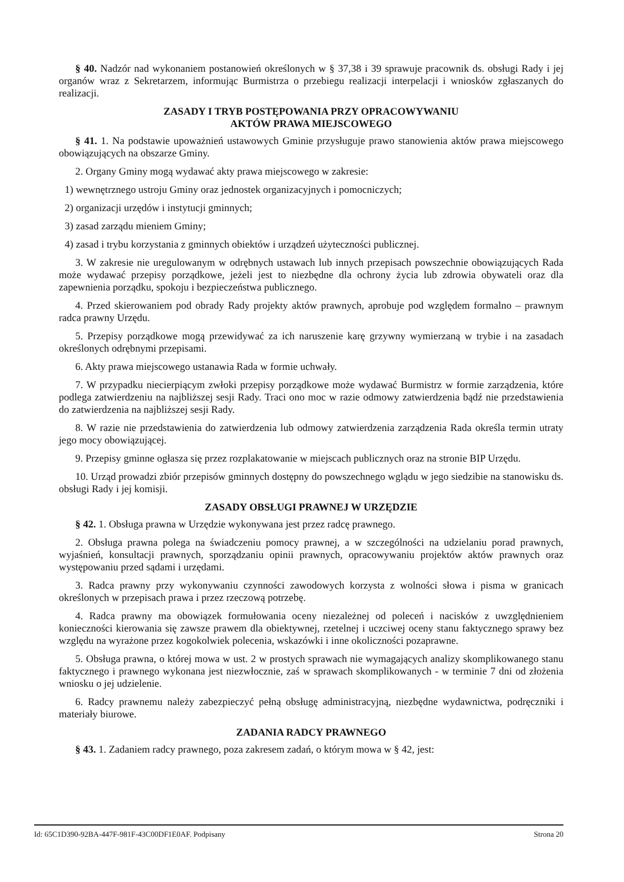§ 40. Nadzór nad wykonaniem postanowień określonych w § 37,38 i 39 sprawuje pracownik ds. obsługi Rady i jej organów wraz z Sekretarzem, informując Burmistrza o przebiegu realizacji interpelacji i wniosków zgłaszanych do realizacji.
ZASADY I TRYB POSTĘPOWANIA PRZY OPRACOWYWANIU
AKTÓW PRAWA MIEJSCOWEGO
§ 41. 1. Na podstawie upoważnień ustawowych Gminie przysługuje prawo stanowienia aktów prawa miejscowego obowiązujących na obszarze Gminy.
2. Organy Gminy mogą wydawać akty prawa miejscowego w zakresie:
1) wewnętrznego ustroju Gminy oraz jednostek organizacyjnych i pomocniczych;
2) organizacji urzędów i instytucji gminnych;
3) zasad zarządu mieniem Gminy;
4) zasad i trybu korzystania z gminnych obiektów i urządzeń użyteczności publicznej.
3. W zakresie nie uregulowanym w odrębnych ustawach lub innych przepisach powszechnie obowiązujących Rada może wydawać przepisy porządkowe, jeżeli jest to niezbędne dla ochrony życia lub zdrowia obywateli oraz dla zapewnienia porządku, spokoju i bezpieczeństwa publicznego.
4. Przed skierowaniem pod obrady Rady projekty aktów prawnych, aprobuje pod względem formalno – prawnym radca prawny Urzędu.
5. Przepisy porządkowe mogą przewidywać za ich naruszenie karę grzywny wymierzaną w trybie i na zasadach określonych odrębnymi przepisami.
6. Akty prawa miejscowego ustanawia Rada w formie uchwały.
7. W przypadku niecierpiącym zwłoki przepisy porządkowe może wydawać Burmistrz w formie zarządzenia, które podlega zatwierdzeniu na najbliższej sesji Rady. Traci ono moc w razie odmowy zatwierdzenia bądź nie przedstawienia do zatwierdzenia na najbliższej sesji Rady.
8. W razie nie przedstawienia do zatwierdzenia lub odmowy zatwierdzenia zarządzenia Rada określa termin utraty jego mocy obowiązującej.
9. Przepisy gminne ogłasza się przez rozplakatowanie w miejscach publicznych oraz na stronie BIP Urzędu.
10. Urząd prowadzi zbiór przepisów gminnych dostępny do powszechnego wglądu w jego siedzibie na stanowisku ds. obsługi Rady i jej komisji.
ZASADY OBSŁUGI PRAWNEJ W URZĘDZIE
§ 42. 1. Obsługa prawna w Urzędzie wykonywana jest przez radcę prawnego.
2. Obsługa prawna polega na świadczeniu pomocy prawnej, a w szczególności na udzielaniu porad prawnych, wyjaśnień, konsultacji prawnych, sporządzaniu opinii prawnych, opracowywaniu projektów aktów prawnych oraz występowaniu przed sądami i urzędami.
3. Radca prawny przy wykonywaniu czynności zawodowych korzysta z wolności słowa i pisma w granicach określonych w przepisach prawa i przez rzeczową potrzebę.
4. Radca prawny ma obowiązek formułowania oceny niezależnej od poleceń i nacisków z uwzględnieniem konieczności kierowania się zawsze prawem dla obiektywnej, rzetelnej i uczciwej oceny stanu faktycznego sprawy bez względu na wyrażone przez kogokolwiek polecenia, wskazówki i inne okoliczności pozaprawne.
5. Obsługa prawna, o której mowa w ust. 2 w prostych sprawach nie wymagających analizy skomplikowanego stanu faktycznego i prawnego wykonana jest niezwłocznie, zaś w sprawach skomplikowanych - w terminie 7 dni od złożenia wniosku o jej udzielenie.
6. Radcy prawnemu należy zabezpieczyć pełną obsługę administracyjną, niezbędne wydawnictwa, podręczniki i materiały biurowe.
ZADANIA RADCY PRAWNEGO
§ 43. 1. Zadaniem radcy prawnego, poza zakresem zadań, o którym mowa w § 42, jest:
Id: 65C1D390-92BA-447F-981F-43C00DF1E0AF. Podpisany Strona 20